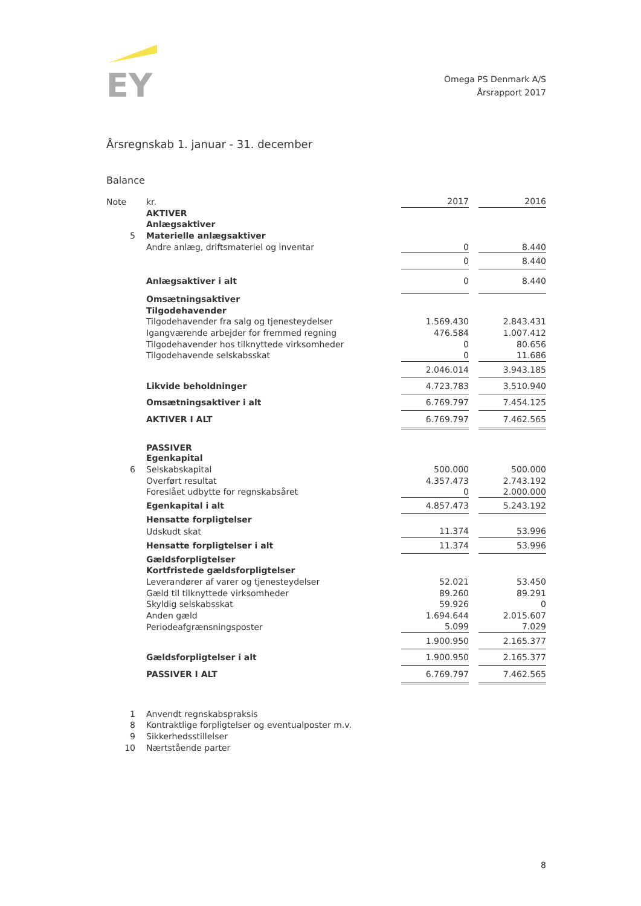EY
Omega PS Denmark A/S
Årsrapport 2017
Årsregnskab 1. januar - 31. december
Balance
| Note | kr. | 2017 | | 2016 |
| | AKTIVER | | | |
| | Anlægsaktiver | | | |
| 5 | Materielle anlægsaktiver | | | |
| | Andre anlæg, driftsmateriel og inventar | 0 | | 8.440 |
| | | 0 | | 8.440 |
| | Anlægsaktiver i alt | 0 | | 8.440 |
| | Omsætningsaktiver | | | |
| | Tilgodehavender | | | |
| | Tilgodehavender fra salg og tjenesteydelser | 1.569.430 | | 2.843.431 |
| | Igangværende arbejder for fremmed regning | 476.584 | | 1.007.412 |
| | Tilgodehavender hos tilknyttede virksomheder | 0 | | 80.656 |
| | Tilgodehavende selskabsskat | 0 | | 11.686 |
| | | 2.046.014 | | 3.943.185 |
| | Likvide beholdninger | 4.723.783 | | 3.510.940 |
| | Omsætningsaktiver i alt | 6.769.797 | | 7.454.125 |
| | AKTIVER I ALT | 6.769.797 | | 7.462.565 |
| | PASSIVER | | | |
| | Egenkapital | | | |
| 6 | Selskabskapital | 500.000 | | 500.000 |
| | Overført resultat | 4.357.473 | | 2.743.192 |
| | Foreslået udbytte for regnskabsåret | 0 | | 2.000.000 |
| | Egenkapital i alt | 4.857.473 | | 5.243.192 |
| | Hensatte forpligtelser | | | |
| | Udskudt skat | 11.374 | | 53.996 |
| | Hensatte forpligtelser i alt | 11.374 | | 53.996 |
| | Gældsforpligtelser | | | |
| | Kortfristede gældsforpligtelser | | | |
| | Leverandører af varer og tjenesteydelser | 52.021 | | 53.450 |
| | Gæld til tilknyttede virksomheder | 89.260 | | 89.291 |
| | Skyldig selskabsskat | 59.926 | | 0 |
| | Anden gæld | 1.694.644 | | 2.015.607 |
| | Periodeafgrænsningsposter | 5.099 | | 7.029 |
| | | 1.900.950 | | 2.165.377 |
| | Gældsforpligtelser i alt | 1.900.950 | | 2.165.377 |
| | PASSIVER I ALT | 6.769.797 | | 7.462.565 |
| 1 | Anvendt regnskabspraksis |
| 8 | Kontraktlige forpligtelser og eventualposter m.v. |
| 9 | Sikkerhedsstillelser |
| 10 | Nærtstående parter |
8